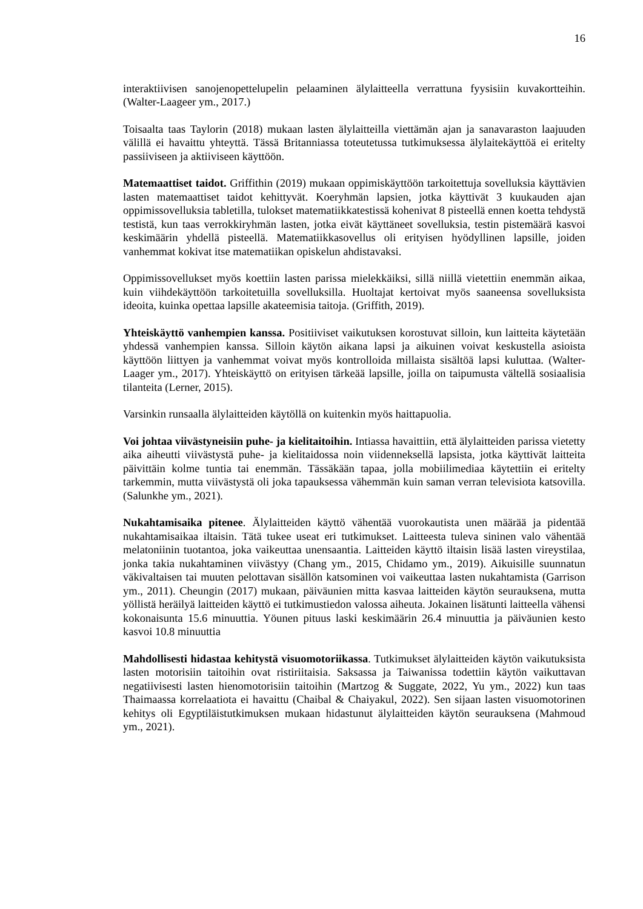16
interaktiivisen sanojenopettelupelin pelaaminen älylaitteella verrattuna fyysisiin kuvakortteihin. (Walter-Laageer ym., 2017.)
Toisaalta taas Taylorin (2018) mukaan lasten älylaitteilla viettämän ajan ja sanavaraston laajuuden välillä ei havaittu yhteyttä. Tässä Britanniassa toteutetussa tutkimuksessa älylaitekäyttöä ei eritelty passiiviseen ja aktiiviseen käyttöön.
Matemaattiset taidot. Griffithin (2019) mukaan oppimiskäyttöön tarkoitettuja sovelluksia käyttävien lasten matemaattiset taidot kehittyvät. Koeryhmän lapsien, jotka käyttivät 3 kuukauden ajan oppimissovelluksia tabletilla, tulokset matematiikkatestissä kohenivat 8 pisteellä ennen koetta tehdystä testistä, kun taas verrokkiryhmän lasten, jotka eivät käyttäneet sovelluksia, testin pistemäärä kasvoi keskimäärin yhdellä pisteellä. Matematiikkasovellus oli erityisen hyödyllinen lapsille, joiden vanhemmat kokivat itse matematiikan opiskelun ahdistavaksi.
Oppimissovellukset myös koettiin lasten parissa mielekkäiksi, sillä niillä vietettiin enemmän aikaa, kuin viihdekäyttöön tarkoitetuilla sovelluksilla. Huoltajat kertoivat myös saaneensa sovelluksista ideoita, kuinka opettaa lapsille akateemisia taitoja. (Griffith, 2019).
Yhteiskäyttö vanhempien kanssa. Positiiviset vaikutuksen korostuvat silloin, kun laitteita käytetään yhdessä vanhempien kanssa. Silloin käytön aikana lapsi ja aikuinen voivat keskustella asioista käyttöön liittyen ja vanhemmat voivat myös kontrolloida millaista sisältöä lapsi kuluttaa. (Walter-Laager ym., 2017). Yhteiskäyttö on erityisen tärkeää lapsille, joilla on taipumusta vältellä sosiaalisia tilanteita (Lerner, 2015).
Varsinkin runsaalla älylaitteiden käytöllä on kuitenkin myös haittapuolia.
Voi johtaa viivästyneisiin puhe- ja kielitaitoihin. Intiassa havaittiin, että älylaitteiden parissa vietetty aika aiheutti viivästystä puhe- ja kielitaidossa noin viidenneksellä lapsista, jotka käyttivät laitteita päivittäin kolme tuntia tai enemmän. Tässäkään tapaa, jolla mobiilimediaa käytettiin ei eritelty tarkemmin, mutta viivästystä oli joka tapauksessa vähemmän kuin saman verran televisiota katsovilla. (Salunkhe ym., 2021).
Nukahtamisaika pitenee. Älylaitteiden käyttö vähentää vuorokautista unen määrää ja pidentää nukahtamisaikaa iltaisin. Tätä tukee useat eri tutkimukset. Laitteesta tuleva sininen valo vähentää melatoniinin tuotantoa, joka vaikeuttaa unensaantia. Laitteiden käyttö iltaisin lisää lasten vireystilaa, jonka takia nukahtaminen viivästyy (Chang ym., 2015, Chidamo ym., 2019). Aikuisille suunnatun väkivaltaisen tai muuten pelottavan sisällön katsominen voi vaikeuttaa lasten nukahtamista (Garrison ym., 2011). Cheungin (2017) mukaan, päiväunien mitta kasvaa laitteiden käytön seurauksena, mutta yöllistä heräilyä laitteiden käyttö ei tutkimustiedon valossa aiheuta. Jokainen lisätunti laitteella vähensi kokonaisunta 15.6 minuuttia. Yöunen pituus laski keskimäärin 26.4 minuuttia ja päiväunien kesto kasvoi 10.8 minuuttia
Mahdollisesti hidastaa kehitystä visuomotoriikassa. Tutkimukset älylaitteiden käytön vaikutuksista lasten motorisiin taitoihin ovat ristiriitaisia. Saksassa ja Taiwanissa todettiin käytön vaikuttavan negatiivisesti lasten hienomotorisiin taitoihin (Martzog & Suggate, 2022, Yu ym., 2022) kun taas Thaimaassa korrelaatiota ei havaittu (Chaibal & Chaiyakul, 2022). Sen sijaan lasten visuomotorinen kehitys oli Egyptiläistutkimuksen mukaan hidastunut älylaitteiden käytön seurauksena (Mahmoud ym., 2021).